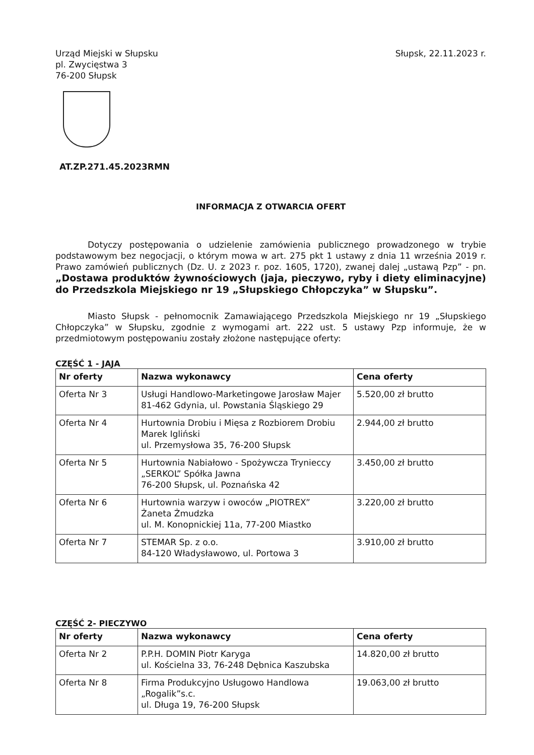Urząd Miejski w Słupsku
pl. Zwycięstwa 3
76-200 Słupsk
Słupsk, 22.11.2023 r.
AT.ZP.271.45.2023RMN
INFORMACJA Z OTWARCIA OFERT
Dotyczy postępowania o udzielenie zamówienia publicznego prowadzonego w trybie podstawowym bez negocjacji, o którym mowa w art. 275 pkt 1 ustawy z dnia 11 września 2019 r. Prawo zamówień publicznych (Dz. U. z 2023 r. poz. 1605, 1720), zwanej dalej „ustawą Pzp” - pn. „Dostawa produktów żywnościowych (jaja, pieczywo, ryby i diety eliminacyjne) do Przedszkola Miejskiego nr 19 „Słupskiego Chłopczyka” w Słupsku”.
Miasto Słupsk - pełnomocnik Zamawiającego Przedszkola Miejskiego nr 19 „Słupskiego Chłopczyka” w Słupsku, zgodnie z wymogami art. 222 ust. 5 ustawy Pzp informuje, że w przedmiotowym postępowaniu zostały złożone następujące oferty:
CZĘŚĆ 1 - JAJA
| Nr oferty | Nazwa wykonawcy | Cena oferty |
| --- | --- | --- |
| Oferta Nr 3 | Usługi Handlowo-Marketingowe Jarosław Majer 81-462 Gdynia, ul. Powstania Śląskiego 29 | 5.520,00 zł brutto |
| Oferta Nr 4 | Hurtownia Drobiu i Mięsa z Rozbiorem Drobiu Marek Igliński ul. Przemysłowa 35, 76-200 Słupsk | 2.944,00 zł brutto |
| Oferta Nr 5 | Hurtownia Nabiałowo - Spożywcza Trynieccy „SERKOL” Spółka Jawna 76-200 Słupsk, ul. Poznańska 42 | 3.450,00 zł brutto |
| Oferta Nr 6 | Hurtownia warzyw i owoców „PIOTREX” Żaneta Żmudzka ul. M. Konopnickiej 11a, 77-200 Miastko | 3.220,00 zł brutto |
| Oferta Nr 7 | STEMAR Sp. z o.o. 84-120 Władysławowo, ul. Portowa 3 | 3.910,00 zł brutto |
CZĘŚĆ 2- PIECZYWO
| Nr oferty | Nazwa wykonawcy | Cena oferty |
| --- | --- | --- |
| Oferta Nr 2 | P.P.H. DOMIN Piotr Karyga ul. Kościelna 33, 76-248 Dębnica Kaszubska | 14.820,00 zł brutto |
| Oferta Nr 8 | Firma Produkcyjno Usługowo Handlowa „Rogalik”s.c. ul. Długa 19, 76-200 Słupsk | 19.063,00 zł brutto |